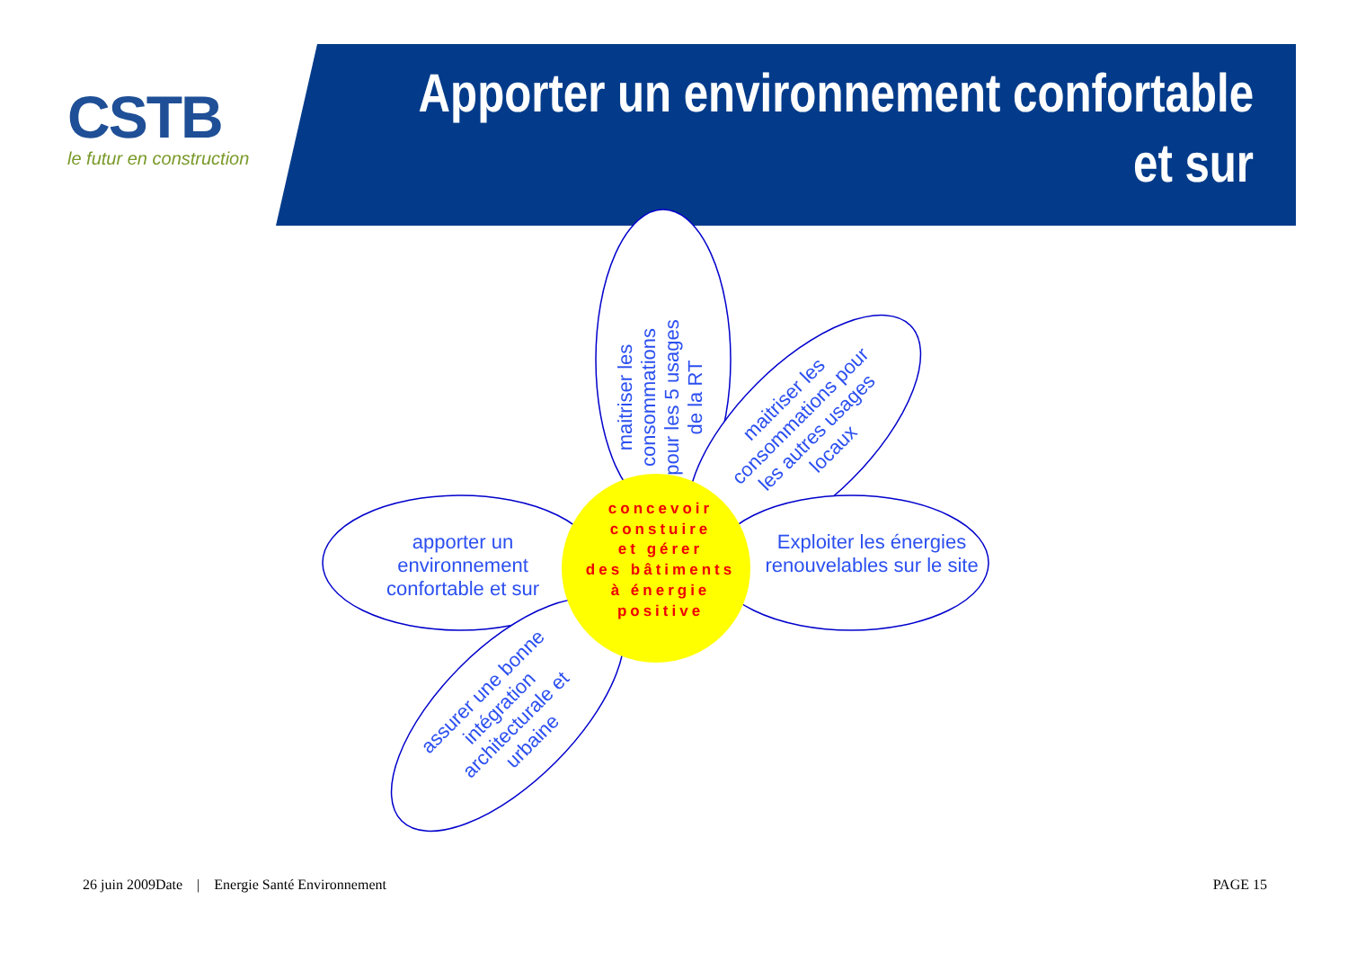CSTB
le futur en construction
Apporter un environnement confortable
et sur
maitriser les consommations pour les 5 usages de la RT
maitriser les consommations pour les autres usages locaux
apporter un environnement confortable et sur
Exploiter les énergies renouvelables sur le site
assurer une bonne intégration architecturale et urbaine
concevoir
constuire
et gérer
des bâtiments
à énergie
positive
26 juin 2009Date | Energie Santé Environnement
PAGE 15